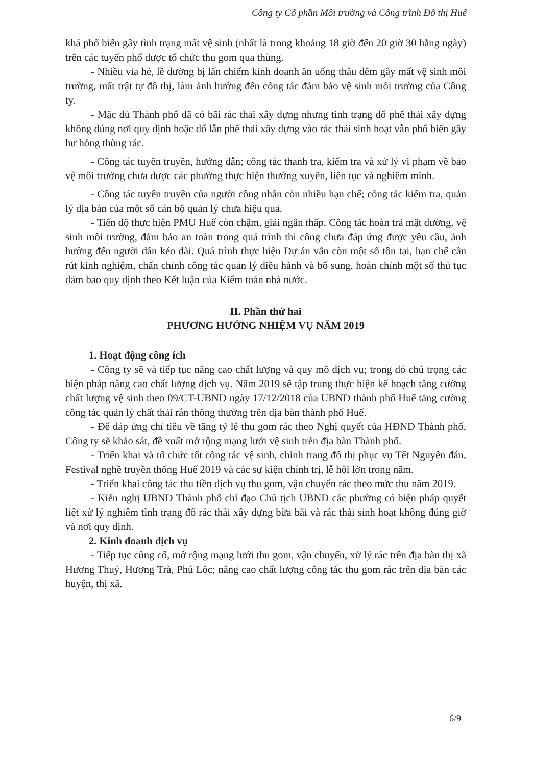Công ty Cổ phần Môi trường và Công trình Đô thị Huế
khá phổ biến gây tình trạng mất vệ sinh (nhất là trong khoảng 18 giờ đến 20 giờ 30 hằng ngày) trên các tuyến phố được tổ chức thu gom qua thùng.
- Nhiều vỉa hè, lề đường bị lấn chiếm kinh doanh ăn uống thâu đêm gây mất vệ sinh môi trường, mất trật tự đô thị, làm ảnh hưởng đến công tác đảm bảo vệ sinh môi trường của Công ty.
- Mặc dù Thành phố đã có bãi rác thải xây dựng nhưng tình trạng đổ phế thải xây dựng không đúng nơi quy định hoặc đổ lẫn phế thải xây dựng vào rác thải sinh hoạt vẫn phổ biến gây hư hỏng thùng rác.
- Công tác tuyên truyền, hướng dẫn; công tác thanh tra, kiểm tra và xử lý vi phạm về bảo vệ môi trường chưa được các phường thực hiện thường xuyên, liên tục và nghiêm minh.
- Công tác tuyên truyền của người công nhân còn nhiều hạn chế; công tác kiểm tra, quản lý địa bàn của một số cán bộ quản lý chưa hiệu quả.
- Tiến độ thực hiện PMU Huế còn chậm, giải ngân thấp. Công tác hoàn trả mặt đường, vệ sinh môi trường, đảm bảo an toàn trong quá trình thi công chưa đáp ứng được yêu cầu, ảnh hưởng đến người dân kéo dài. Quá trình thực hiện Dự án vẫn còn một số tồn tại, hạn chế cần rút kinh nghiệm, chấn chỉnh công tác quản lý điều hành và bổ sung, hoàn chỉnh một số thủ tục đảm bảo quy định theo Kết luận của Kiểm toán nhà nước.
II. Phần thứ hai
PHƯƠNG HƯỚNG NHIỆM VỤ NĂM 2019
1. Hoạt động công ích
- Công ty sẽ và tiếp tục nâng cao chất lượng và quy mô dịch vụ; trong đó chú trọng các biện pháp nâng cao chất lượng dịch vụ. Năm 2019 sẽ tập trung thực hiện kế hoạch tăng cường chất lượng vệ sinh theo 09/CT-UBND ngày 17/12/2018 của UBND thành phố Huế tăng cường công tác quản lý chất thải rắn thông thường trên địa bàn thành phố Huế.
- Để đáp ứng chỉ tiêu về tăng tỷ lệ thu gom rác theo Nghị quyết của HĐND Thành phố, Công ty sẽ khảo sát, đề xuất mở rộng mạng lưới vệ sinh trên địa bàn Thành phố.
- Triển khai và tổ chức tốt công tác vệ sinh, chỉnh trang đô thị phục vụ Tết Nguyên đán, Festival nghề truyền thống Huế 2019 và các sự kiện chính trị, lễ hội lớn trong năm.
- Triển khai công tác thu tiền dịch vụ thu gom, vận chuyển rác theo mức thu năm 2019.
- Kiến nghị UBND Thành phố chỉ đạo Chủ tịch UBND các phường có biện pháp quyết liệt xử lý nghiêm tình trạng đổ rác thải xây dựng bừa bãi và rác thải sinh hoạt không đúng giờ và nơi quy định.
2. Kinh doanh dịch vụ
- Tiếp tục củng cố, mở rộng mạng lưới thu gom, vận chuyển, xử lý rác trên địa bàn thị xã Hương Thuỷ, Hương Trà, Phú Lộc; nâng cao chất lượng công tác thu gom rác trên địa bàn các huyện, thị xã.
6/9